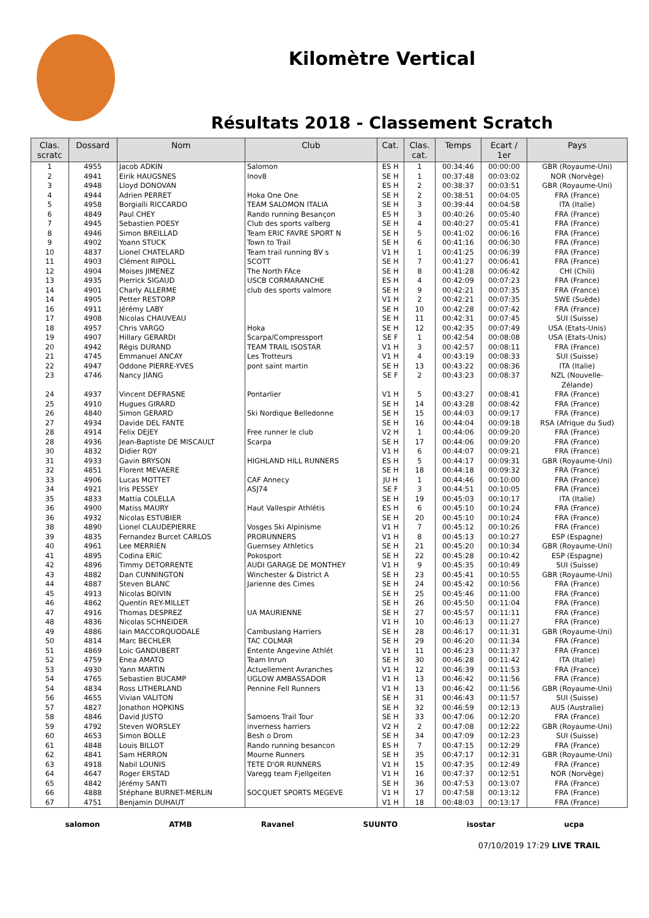Kilomètre Vertical
Résultats 2018 - Classement Scratch
| Clas. scratc | Dossard | Nom | Club | Cat. | Clas. cat. | Temps | Ecart / 1er | Pays |
| --- | --- | --- | --- | --- | --- | --- | --- | --- |
| 1 | 4955 | Jacob ADKIN | Salomon | ES H | 1 | 00:34:46 | 00:00:00 | GBR (Royaume-Uni) |
| 2 | 4941 | Eirik HAUGSNES | Inov8 | SE H | 1 | 00:37:48 | 00:03:02 | NOR (Norvège) |
| 3 | 4948 | Lloyd DONOVAN | | ES H | 2 | 00:38:37 | 00:03:51 | GBR (Royaume-Uni) |
| 4 | 4944 | Adrien PERRET | Hoka One One | SE H | 2 | 00:38:51 | 00:04:05 | FRA (France) |
| 5 | 4958 | Borgialli RICCARDO | TEAM SALOMON ITALIA | SE H | 3 | 00:39:44 | 00:04:58 | ITA (Italie) |
| 6 | 4849 | Paul CHEY | Rando running Besançon | ES H | 3 | 00:40:26 | 00:05:40 | FRA (France) |
| 7 | 4945 | Sebastien POESY | Club des sports valberg | SE H | 4 | 00:40:27 | 00:05:41 | FRA (France) |
| 8 | 4946 | Simon BREILLAD | Team ERIC FAVRE SPORT N | SE H | 5 | 00:41:02 | 00:06:16 | FRA (France) |
| 9 | 4902 | Yoann STUCK | Town to Trail | SE H | 6 | 00:41:16 | 00:06:30 | FRA (France) |
| 10 | 4837 | Lionel CHATELARD | Team trail running BV s | V1 H | 1 | 00:41:25 | 00:06:39 | FRA (France) |
| 11 | 4903 | Clément RIPOLL | SCOTT | SE H | 7 | 00:41:27 | 00:06:41 | FRA (France) |
| 12 | 4904 | Moises JIMENEZ | The North FAce | SE H | 8 | 00:41:28 | 00:06:42 | CHI (Chili) |
| 13 | 4935 | Pierrick SIGAUD | USCB CORMARANCHE | ES H | 4 | 00:42:09 | 00:07:23 | FRA (France) |
| 14 | 4901 | Charly ALLERME | club des sports valmore | SE H | 9 | 00:42:21 | 00:07:35 | FRA (France) |
| 14 | 4905 | Petter RESTORP | | V1 H | 2 | 00:42:21 | 00:07:35 | SWE (Suède) |
| 16 | 4911 | Jérémy LABY | | SE H | 10 | 00:42:28 | 00:07:42 | FRA (France) |
| 17 | 4908 | Nicolas CHAUVEAU | | SE H | 11 | 00:42:31 | 00:07:45 | SUI (Suisse) |
| 18 | 4957 | Chris VARGO | Hoka | SE H | 12 | 00:42:35 | 00:07:49 | USA (Etats-Unis) |
| 19 | 4907 | Hillary GERARDI | Scarpa/Compressport | SE F | 1 | 00:42:54 | 00:08:08 | USA (Etats-Unis) |
| 20 | 4942 | Régis DURAND | TEAM TRAIL ISOSTAR | V1 H | 3 | 00:42:57 | 00:08:11 | FRA (France) |
| 21 | 4745 | Emmanuel ANCAY | Les Trotteurs | V1 H | 4 | 00:43:19 | 00:08:33 | SUI (Suisse) |
| 22 | 4947 | Oddone PIERRE-YVES | pont saint martin | SE H | 13 | 00:43:22 | 00:08:36 | ITA (Italie) |
| 23 | 4746 | Nancy JIANG | | SE F | 2 | 00:43:23 | 00:08:37 | NZL (Nouvelle- Zélande) |
| 24 | 4937 | Vincent DEFRASNE | Pontarlier | V1 H | 5 | 00:43:27 | 00:08:41 | FRA (France) |
| 25 | 4910 | Hugues GIRARD | | SE H | 14 | 00:43:28 | 00:08:42 | FRA (France) |
| 26 | 4840 | Simon GERARD | Ski Nordique Belledonne | SE H | 15 | 00:44:03 | 00:09:17 | FRA (France) |
| 27 | 4934 | Davide DEL FANTE | | SE H | 16 | 00:44:04 | 00:09:18 | RSA (Afrique du Sud) |
| 28 | 4914 | Felix DEJEY | Free runner le club | V2 H | 1 | 00:44:06 | 00:09:20 | FRA (France) |
| 28 | 4936 | Jean-Baptiste DE MISCAULT | Scarpa | SE H | 17 | 00:44:06 | 00:09:20 | FRA (France) |
| 30 | 4832 | Didier ROY | | V1 H | 6 | 00:44:07 | 00:09:21 | FRA (France) |
| 31 | 4933 | Gavin BRYSON | HIGHLAND HILL RUNNERS | ES H | 5 | 00:44:17 | 00:09:31 | GBR (Royaume-Uni) |
| 32 | 4851 | Florent MEVAERE | | SE H | 18 | 00:44:18 | 00:09:32 | FRA (France) |
| 33 | 4906 | Lucas MOTTET | CAF Annecy | JU H | 1 | 00:44:46 | 00:10:00 | FRA (France) |
| 34 | 4921 | Iris PESSEY | ASJ74 | SE F | 3 | 00:44:51 | 00:10:05 | FRA (France) |
| 35 | 4833 | Mattia COLELLA | | SE H | 19 | 00:45:03 | 00:10:17 | ITA (Italie) |
| 36 | 4900 | Matiss MAURY | Haut Vallespir Athlétis | ES H | 6 | 00:45:10 | 00:10:24 | FRA (France) |
| 36 | 4932 | Nicolas ESTUBIER | | SE H | 20 | 00:45:10 | 00:10:24 | FRA (France) |
| 38 | 4890 | Lionel CLAUDEPIERRE | Vosges Ski Alpinisme | V1 H | 7 | 00:45:12 | 00:10:26 | FRA (France) |
| 39 | 4835 | Fernandez Burcet CARLOS | PRORUNNERS | V1 H | 8 | 00:45:13 | 00:10:27 | ESP (Espagne) |
| 40 | 4961 | Lee MERRIEN | Guernsey Athletics | SE H | 21 | 00:45:20 | 00:10:34 | GBR (Royaume-Uni) |
| 41 | 4895 | Codina ERIC | Pokosport | SE H | 22 | 00:45:28 | 00:10:42 | ESP (Espagne) |
| 42 | 4896 | Timmy DETORRENTE | AUDI GARAGE DE MONTHEY | V1 H | 9 | 00:45:35 | 00:10:49 | SUI (Suisse) |
| 43 | 4882 | Dan CUNNINGTON | Winchester & District A | SE H | 23 | 00:45:41 | 00:10:55 | GBR (Royaume-Uni) |
| 44 | 4887 | Steven BLANC | Jarienne des Cimes | SE H | 24 | 00:45:42 | 00:10:56 | FRA (France) |
| 45 | 4913 | Nicolas BOIVIN | | SE H | 25 | 00:45:46 | 00:11:00 | FRA (France) |
| 46 | 4862 | Quentin REY-MILLET | | SE H | 26 | 00:45:50 | 00:11:04 | FRA (France) |
| 47 | 4916 | Thomas DESPREZ | UA MAURIENNE | SE H | 27 | 00:45:57 | 00:11:11 | FRA (France) |
| 48 | 4836 | Nicolas SCHNEIDER | | V1 H | 10 | 00:46:13 | 00:11:27 | FRA (France) |
| 49 | 4886 | Iain MACCORQUODALE | Cambuslang Harriers | SE H | 28 | 00:46:17 | 00:11:31 | GBR (Royaume-Uni) |
| 50 | 4814 | Marc BECHLER | TAC COLMAR | SE H | 29 | 00:46:20 | 00:11:34 | FRA (France) |
| 51 | 4869 | Loic GANDUBERT | Entente Angevine Athlét | V1 H | 11 | 00:46:23 | 00:11:37 | FRA (France) |
| 52 | 4759 | Enea AMATO | Team Inrun | SE H | 30 | 00:46:28 | 00:11:42 | ITA (Italie) |
| 53 | 4930 | Yann MARTIN | Actuellement Avranches | V1 H | 12 | 00:46:39 | 00:11:53 | FRA (France) |
| 54 | 4765 | Sebastien BUCAMP | UGLOW AMBASSADOR | V1 H | 13 | 00:46:42 | 00:11:56 | FRA (France) |
| 54 | 4834 | Ross LITHERLAND | Pennine Fell Runners | V1 H | 13 | 00:46:42 | 00:11:56 | GBR (Royaume-Uni) |
| 56 | 4655 | Vivian VALITON | | SE H | 31 | 00:46:43 | 00:11:57 | SUI (Suisse) |
| 57 | 4827 | Jonathon HOPKINS | | SE H | 32 | 00:46:59 | 00:12:13 | AUS (Australie) |
| 58 | 4846 | David JUSTO | Samoens Trail Tour | SE H | 33 | 00:47:06 | 00:12:20 | FRA (France) |
| 59 | 4792 | Steven WORSLEY | inverness harriers | V2 H | 2 | 00:47:08 | 00:12:22 | GBR (Royaume-Uni) |
| 60 | 4653 | Simon BOLLE | Besh o Drom | SE H | 34 | 00:47:09 | 00:12:23 | SUI (Suisse) |
| 61 | 4848 | Louis BILLOT | Rando running besancon | ES H | 7 | 00:47:15 | 00:12:29 | FRA (France) |
| 62 | 4841 | Sam HERRON | Mourne Runners | SE H | 35 | 00:47:17 | 00:12:31 | GBR (Royaume-Uni) |
| 63 | 4918 | Nabil LOUNIS | TETE D'OR RUNNERS | V1 H | 15 | 00:47:35 | 00:12:49 | FRA (France) |
| 64 | 4647 | Roger ERSTAD | Varegg team Fjellgeiten | V1 H | 16 | 00:47:37 | 00:12:51 | NOR (Norvège) |
| 65 | 4842 | Jérémy SANTI | | SE H | 36 | 00:47:53 | 00:13:07 | FRA (France) |
| 66 | 4888 | Stéphane BURNET-MERLIN | SOCQUET SPORTS MEGEVE | V1 H | 17 | 00:47:58 | 00:13:12 | FRA (France) |
| 67 | 4751 | Benjamin DUHAUT | | V1 H | 18 | 00:48:03 | 00:13:17 | FRA (France) |
salomon ATMB Ravanel SUUNTO isostar ucpa
07/10/2019 17:29 LIVE TRAIL